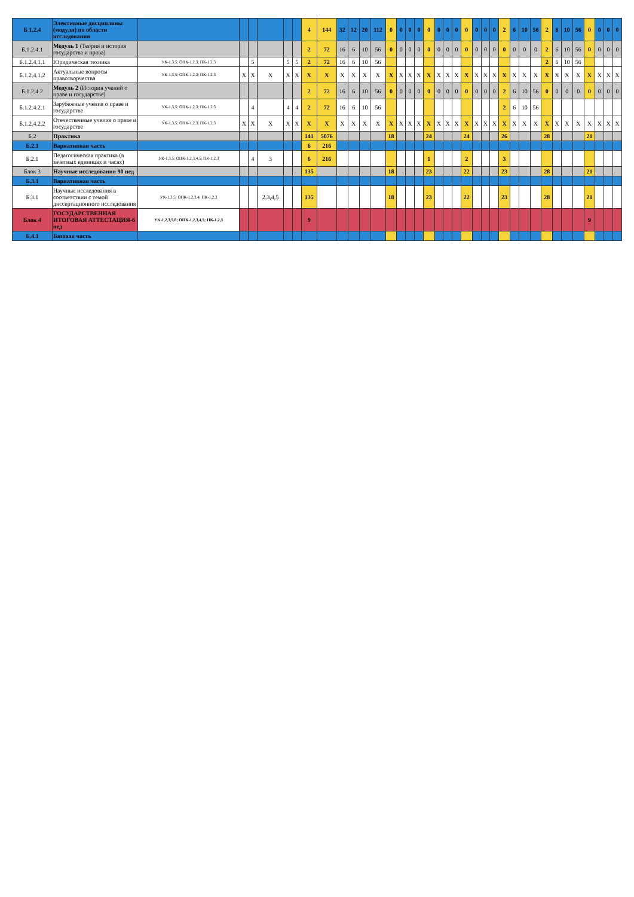| Б 1.2.4 | Элективные дисциплины (модули) по области исследования | | | | | | | 4 | 144 | 32 | 12 | 20 | 112 | 0 | 0 | 0 | 0 | 0 | 0 | 0 | 0 | 0 | 0 | 0 | 0 | 2 | 6 | 10 | 56 | 2 | 6 | 10 | 56 | 0 | 0 | 0 | 0 |
| Б.1.2.4.1 | Модуль 1 (Теория и история государства и права) | | | | | | | 2 | 72 | 16 | 6 | 10 | 56 | 0 | 0 | 0 | 0 | 0 | 0 | 0 | 0 | 0 | 0 | 0 | 0 | 0 | 0 | 0 | 0 | 2 | 6 | 10 | 56 | 0 | 0 | 0 | 0 |
| Б.1.2.4.1.1 | Юридическая техника | УК-1,3,5; ОПК-1,2,3; ПК-1,2,3 | | 5 | | 5 | 5 | 2 | 72 | 16 | 6 | 10 | 56 | | | | | | | | | | | | | | | | | 2 | 6 | 10 | 56 | | | | |
| Б.1.2.4.1.2 | Актуальные вопросы правотворчества | УК-1,3,5; ОПК-1,2,3; ПК-1,2,3 | X | X | X | X | X | X | X | X | X | X | X | X | X | X | X | X | X | X | X | X | X | X | X | X | X | X | X | X | X | X | X | X | X | X | X |
| Б.1.2.4.2 | Модуль 2 (История учений о праве и государстве) | | | | | | | 2 | 72 | 16 | 6 | 10 | 56 | 0 | 0 | 0 | 0 | 0 | 0 | 0 | 0 | 0 | 0 | 0 | 0 | 2 | 6 | 10 | 56 | 0 | 0 | 0 | 0 | 0 | 0 | 0 | 0 |
| Б.1.2.4.2.1 | Зарубежные учения о праве и государстве | УК-1,3,5; ОПК-1,2,3; ПК-1,2,3 | | 4 | | 4 | 4 | 2 | 72 | 16 | 6 | 10 | 56 | | | | | | | | | | | | | 2 | 6 | 10 | 56 | | | | | | | | |
| Б.1.2.4.2.2 | Отечественные учения о праве и государстве | УК-1,3,5; ОПК-1,2,3; ПК-1,2,3 | X | X | X | X | X | X | X | X | X | X | X | X | X | X | X | X | X | X | X | X | X | X | X | X | X | X | X | X | X | X | X | X | X | X | X |
| Б.2 | Практика | | | | | | | 141 | 5076 | | | | | 18 | | | | 24 | | | | 24 | | | | 26 | | | | 28 | | | | 21 | | | |
| Б.2.1 | Вариативная часть | | | | | | | 6 | 216 | | | | | | | | | | | | | | | | | | | | | | | | | | | | |
| Б.2.1 | Педагогическая практика (в зачетных единицах и часах) | УК-1,3,5; ОПК-1,2,3,4,5; ПК-1,2,3 | | 4 | 3 | | | 6 | 216 | | | | | | | | | 1 | | | | 2 | | | | 3 | | | | | | | | | | | |
| Блок 3 | Научные исследования 90 нед | | | | | | | 135 | | | | | | 18 | | | | 23 | | | | 22 | | | | 23 | | | | 28 | | | | 21 | | | |
| Б.3.1 | Вариативная часть | | | | | | | | | | | | | | | | | | | | | | | | | | | | | | | | | | | | |
| Б.3.1 | Научные исследования в соответствии с темой диссертационного исследования | УК-1,3,5; ОПК-1,2,3,4; ПК-1,2,3 | | | 2,3,4,5 | | | 135 | | | | | | 18 | | | | 23 | | | | 22 | | | | 23 | | | | 28 | | | | 21 | | | |
| Блок 4 | ГОСУДАРСТВЕННАЯ ИТОГОВАЯ АТТЕСТАЦИЯ-6 нед | УК-1,2,3,5,6; ОПК-1,2,3,4,5; ПК-1,2,3 | | | | | | 9 | | | | | | | | | | | | | | | | | | | | | | | | | | 9 | | | |
| Б.4.1 | Базовая часть | | | | | | | | | | | | | | | | | | | | | | | | | | | | | | | | | | | | |